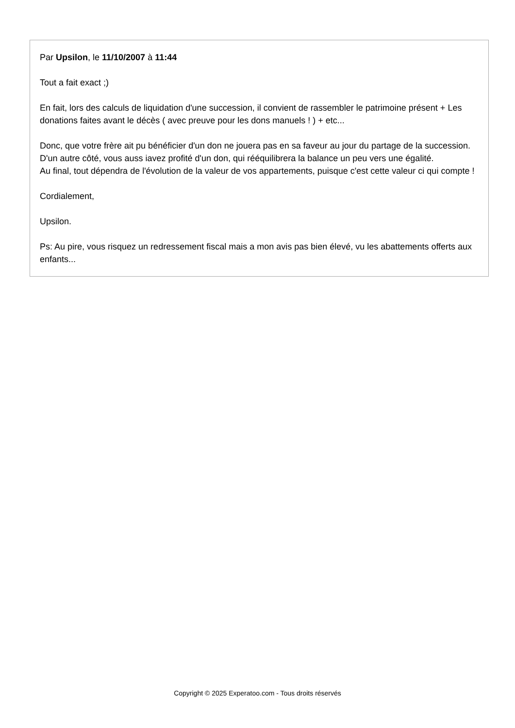Par Upsilon, le 11/10/2007 à 11:44
Tout a fait exact ;)
En fait, lors des calculs de liquidation d'une succession, il convient de rassembler le patrimoine présent + Les donations faites avant le décès ( avec preuve pour les dons manuels ! ) + etc...
Donc, que votre frère ait pu bénéficier d'un don ne jouera pas en sa faveur au jour du partage de la succession. D'un autre côté, vous auss iavez profité d'un don, qui rééquilibrera la balance un peu vers une égalité.
Au final, tout dépendra de l'évolution de la valeur de vos appartements, puisque c'est cette valeur ci qui compte !
Cordialement,
Upsilon.
Ps: Au pire, vous risquez un redressement fiscal mais a mon avis pas bien élevé, vu les abattements offerts aux enfants...
Copyright © 2025 Experatoo.com - Tous droits réservés